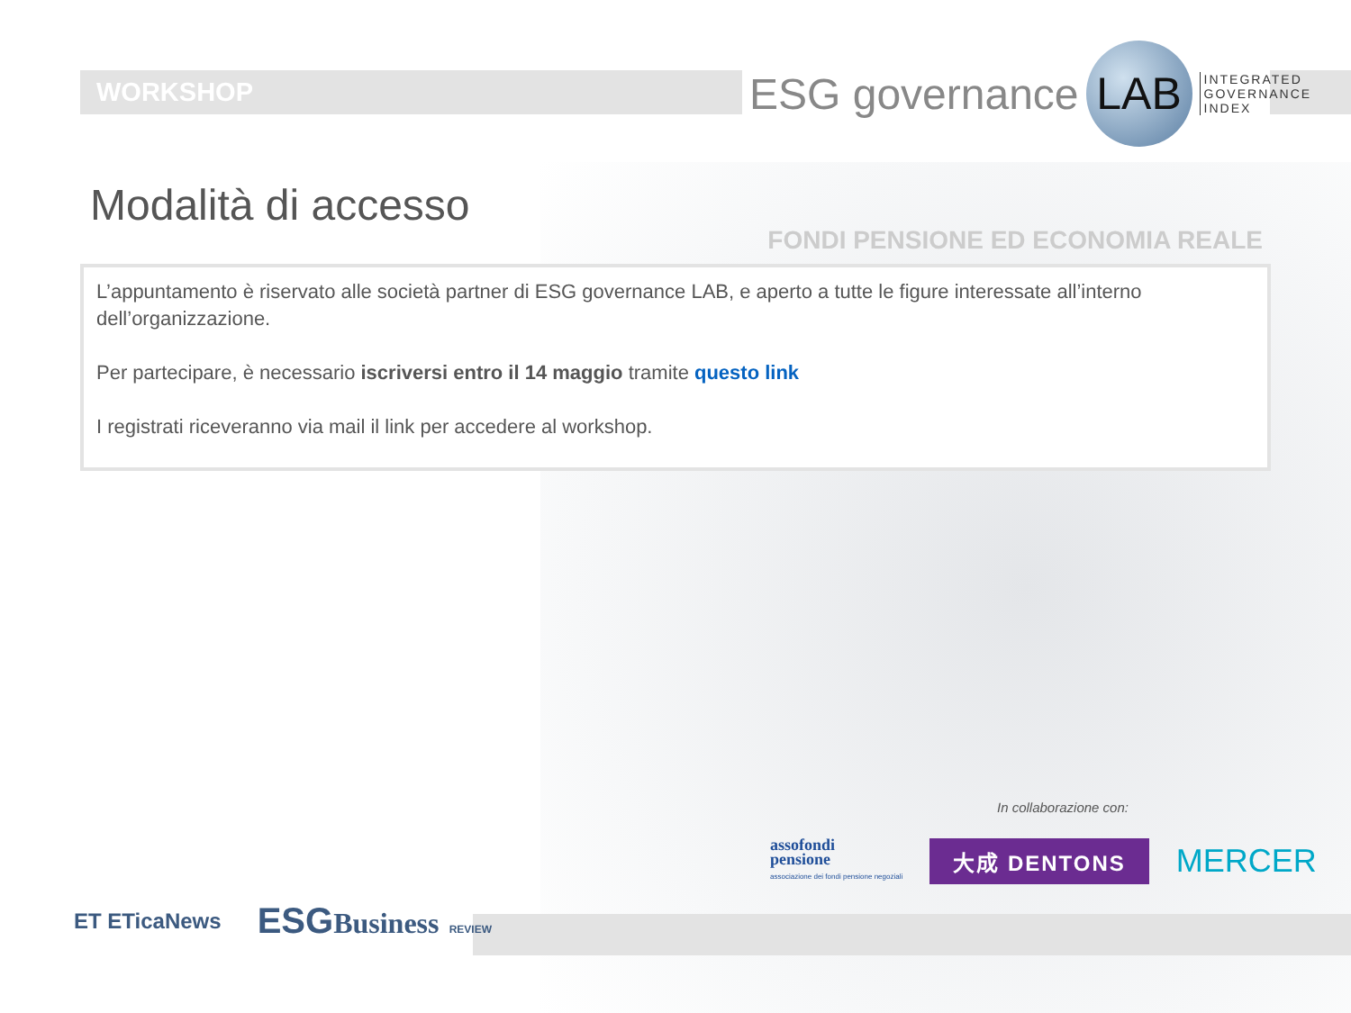WORKSHOP
ESG governance LAB INTEGRATED
GOVERNANCE
INDEX
Modalità di accesso
FONDI PENSIONE ED ECONOMIA REALE
L’appuntamento è riservato alle società partner di ESG governance LAB, e aperto a tutte le figure interessate all’interno dell’organizzazione.
Per partecipare, è necessario iscriversi entro il 14 maggio tramite questo link
I registrati riceveranno via mail il link per accedere al workshop.
In collaborazione con:
assofondi
pensione
associazione dei fondi pensione negoziali
大成 DENTONS
MERCER
ET ETicaNews
ESGBusiness REVIEW